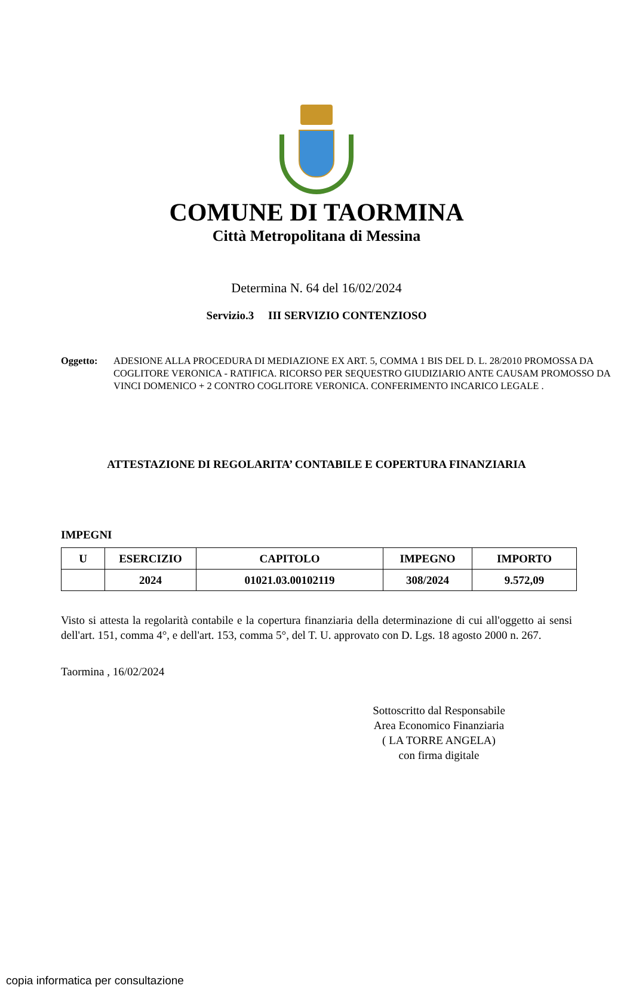COMUNE DI TAORMINA
Città Metropolitana di Messina
Determina N. 64 del 16/02/2024
Servizio.3 III SERVIZIO CONTENZIOSO
Oggetto: ADESIONE ALLA PROCEDURA DI MEDIAZIONE EX ART. 5, COMMA 1 BIS DEL D. L. 28/2010 PROMOSSA DA COGLITORE VERONICA - RATIFICA. RICORSO PER SEQUESTRO GIUDIZIARIO ANTE CAUSAM PROMOSSO DA VINCI DOMENICO + 2 CONTRO COGLITORE VERONICA. CONFERIMENTO INCARICO LEGALE .
ATTESTAZIONE DI REGOLARITA’ CONTABILE E COPERTURA FINANZIARIA
IMPEGNI
| U | ESERCIZIO | CAPITOLO | IMPEGNO | IMPORTO |
| --- | --- | --- | --- | --- |
| | 2024 | 01021.03.00102119 | 308/2024 | 9.572,09 |
Visto si attesta la regolarità contabile e la copertura finanziaria della determinazione di cui all'oggetto ai sensi dell'art. 151, comma 4°, e dell'art. 153, comma 5°, del T. U. approvato con D. Lgs. 18 agosto 2000 n. 267.
Taormina , 16/02/2024
Sottoscritto dal Responsabile
Area Economico Finanziaria
( LA TORRE ANGELA)
con firma digitale
copia informatica per consultazione